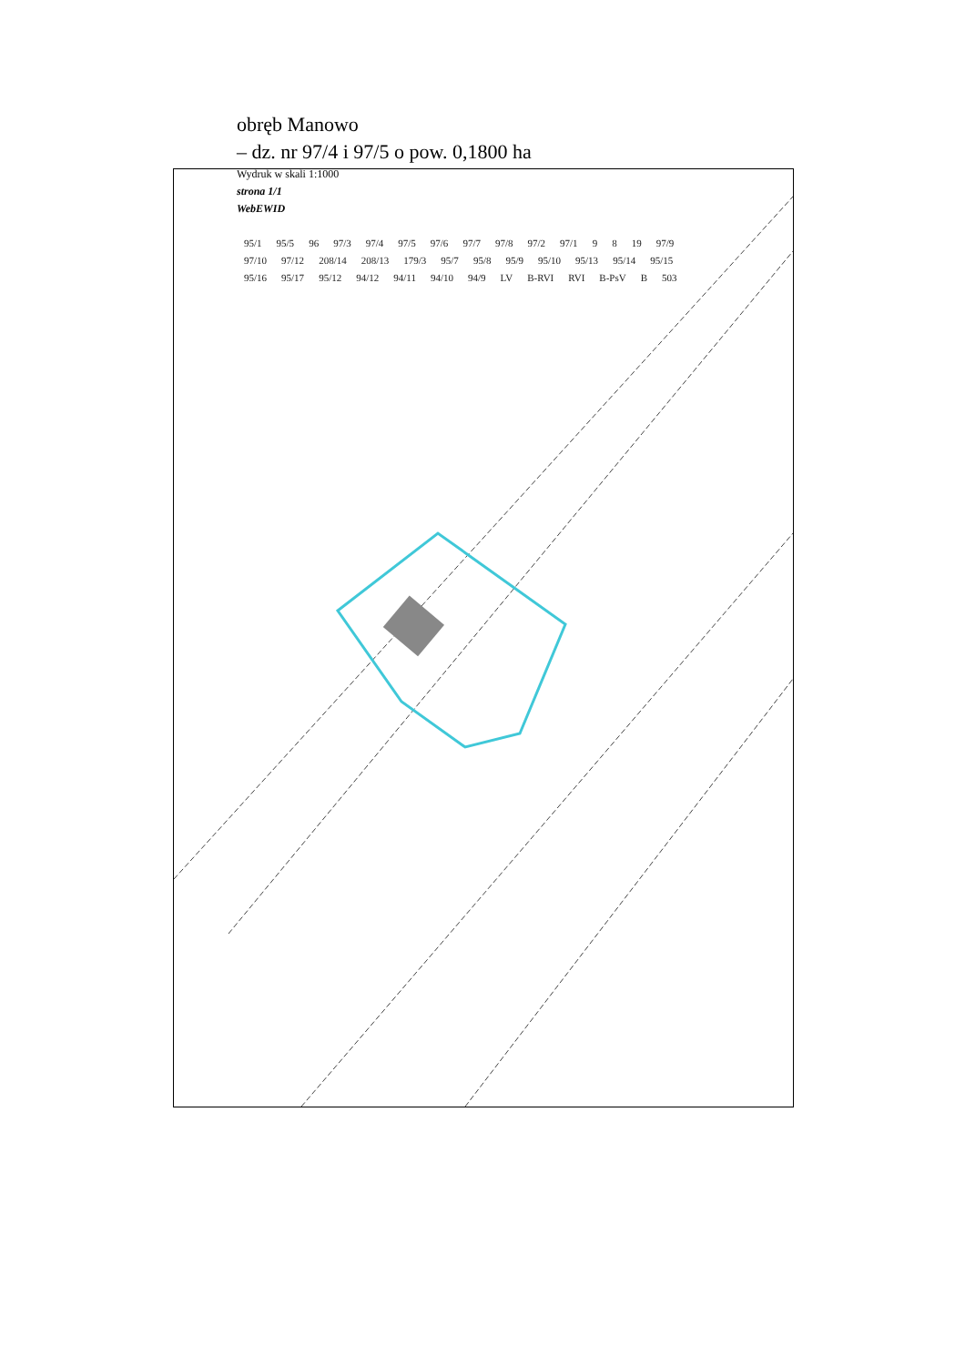obręb Manowo
– dz. nr 97/4 i 97/5 o pow. 0,1800 ha
Wydruk w skali 1:1000
strona 1/1
WebEWID
95/1 95/5 96 97/3 97/4 97/5 97/6 97/7 97/8 97/2 97/1 9 8 19 97/9 97/10 97/12 208/14 208/13 179/3 95/7 95/8 95/9 95/10 95/13 95/14 95/15 95/16 95/17 95/12 94/12 94/11 94/10 94/9 LV B-RVI RVI B-PsV B 503